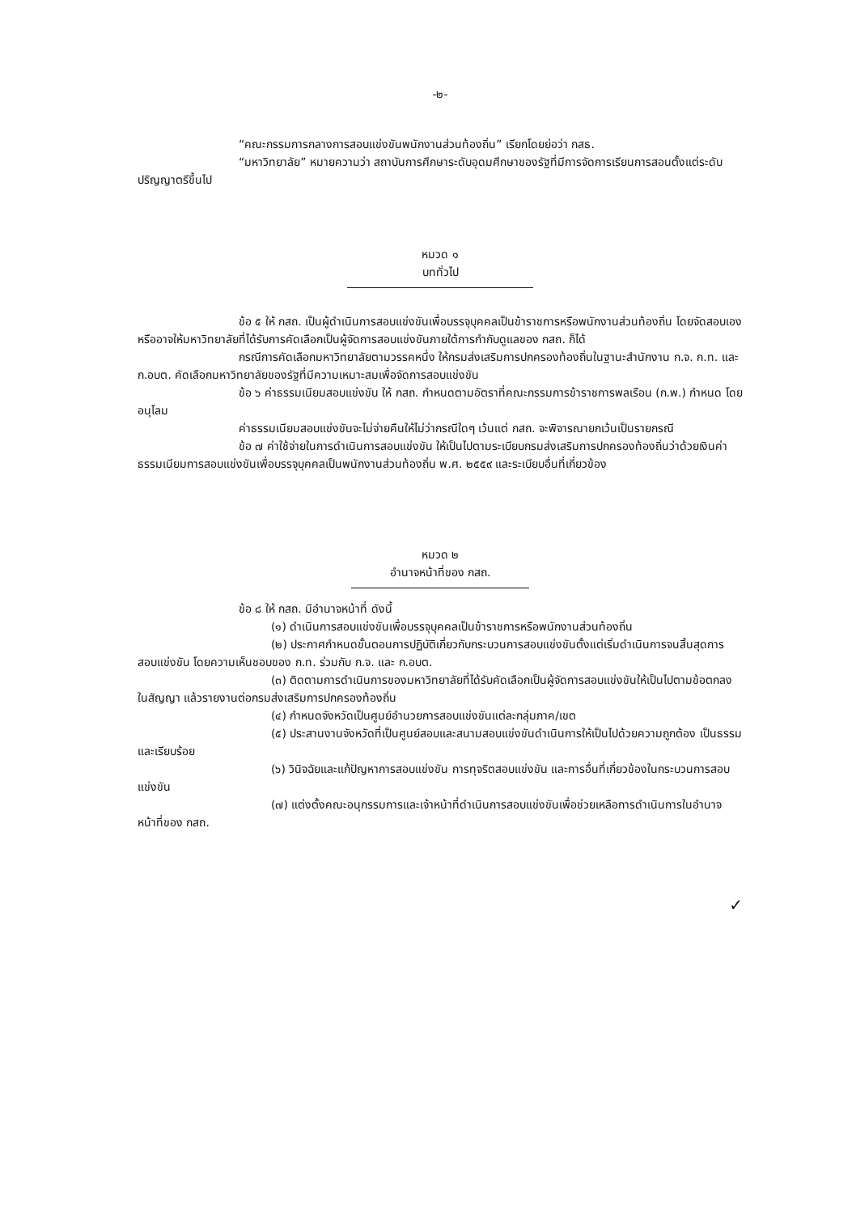-๒-
“คณะกรรมการกลางการสอบแข่งขันพนักงานส่วนท้องถิ่น” เรียกโดยย่อว่า กสธ.
“มหาวิทยาลัย” หมายความว่า สถาบันการศึกษาระดับอุดมศึกษาของรัฐที่มีการจัดการเรียนการสอนตั้งแต่ระดับปริญญาตรีขึ้นไป
หมวด ๑
บททั่วไป
ข้อ ๕ ให้ กสถ. เป็นผู้ดำเนินการสอบแข่งขันเพื่อบรรจุบุคคลเป็นข้าราชการหรือพนักงานส่วนท้องถิ่น โดยจัดสอบเอง หรืออาจให้มหาวิทยาลัยที่ได้รับการคัดเลือกเป็นผู้จัดการสอบแข่งขันภายใต้การกำกับดูแลของ กสถ. ก็ได้
กรณีการคัดเลือกมหาวิทยาลัยตามวรรคหนึ่ง ให้กรมส่งเสริมการปกครองท้องถิ่นในฐานะสำนักงาน ก.จ. ก.ท. และ ก.อบต. คัดเลือกมหาวิทยาลัยของรัฐที่มีความเหมาะสมเพื่อจัดการสอบแข่งขัน
ข้อ ๖ ค่าธรรมเนียมสอบแข่งขัน ให้ กสถ. กำหนดตามอัตราที่คณะกรรมการข้าราชการพลเรือน (ก.พ.) กำหนด โดยอนุโลม
ค่าธรรมเนียมสอบแข่งขันจะไม่จ่ายคืนให้ไม่ว่ากรณีใดๆ เว้นแต่ กสถ. จะพิจารณายกเว้นเป็นรายกรณี
ข้อ ๗ ค่าใช้จ่ายในการดำเนินการสอบแข่งขัน ให้เป็นไปตามระเบียบกรมส่งเสริมการปกครองท้องถิ่นว่าด้วยเงินค่าธรรมเนียมการสอบแข่งขันเพื่อบรรจุบุคคลเป็นพนักงานส่วนท้องถิ่น พ.ศ. ๒๕๕๙ และระเบียบอื่นที่เกี่ยวข้อง
หมวด ๒
อำนาจหน้าที่ของ กสถ.
ข้อ ๘ ให้ กสถ. มีอำนาจหน้าที่ ดังนี้
(๑) ดำเนินการสอบแข่งขันเพื่อบรรจุบุคคลเป็นข้าราชการหรือพนักงานส่วนท้องถิ่น
(๒) ประกาศกำหนดขั้นตอนการปฏิบัติเกี่ยวกับกระบวนการสอบแข่งขันตั้งแต่เริ่มดำเนินการจนสิ้นสุดการสอบแข่งขัน โดยความเห็นชอบของ ก.ท. ร่วมกับ ก.จ. และ ก.อบต.
(๓) ติดตามการดำเนินการของมหาวิทยาลัยที่ได้รับคัดเลือกเป็นผู้จัดการสอบแข่งขันให้เป็นไปตามข้อตกลงในสัญญา แล้วรายงานต่อกรมส่งเสริมการปกครองท้องถิ่น
(๔) กำหนดจังหวัดเป็นศูนย์อำนวยการสอบแข่งขันแต่ละกลุ่มภาค/เขต
(๕) ประสานงานจังหวัดที่เป็นศูนย์สอบและสนามสอบแข่งขันดำเนินการให้เป็นไปด้วยความถูกต้อง เป็นธรรม และเรียบร้อย
(๖) วินิจฉัยและแก้ปัญหาการสอบแข่งขัน การทุจริตสอบแข่งขัน และการอื่นที่เกี่ยวข้องในกระบวนการสอบแข่งขัน
(๗) แต่งตั้งคณะอนุกรรมการและเจ้าหน้าที่ดำเนินการสอบแข่งขันเพื่อช่วยเหลือการดำเนินการในอำนาจหน้าที่ของ กสถ.
✓